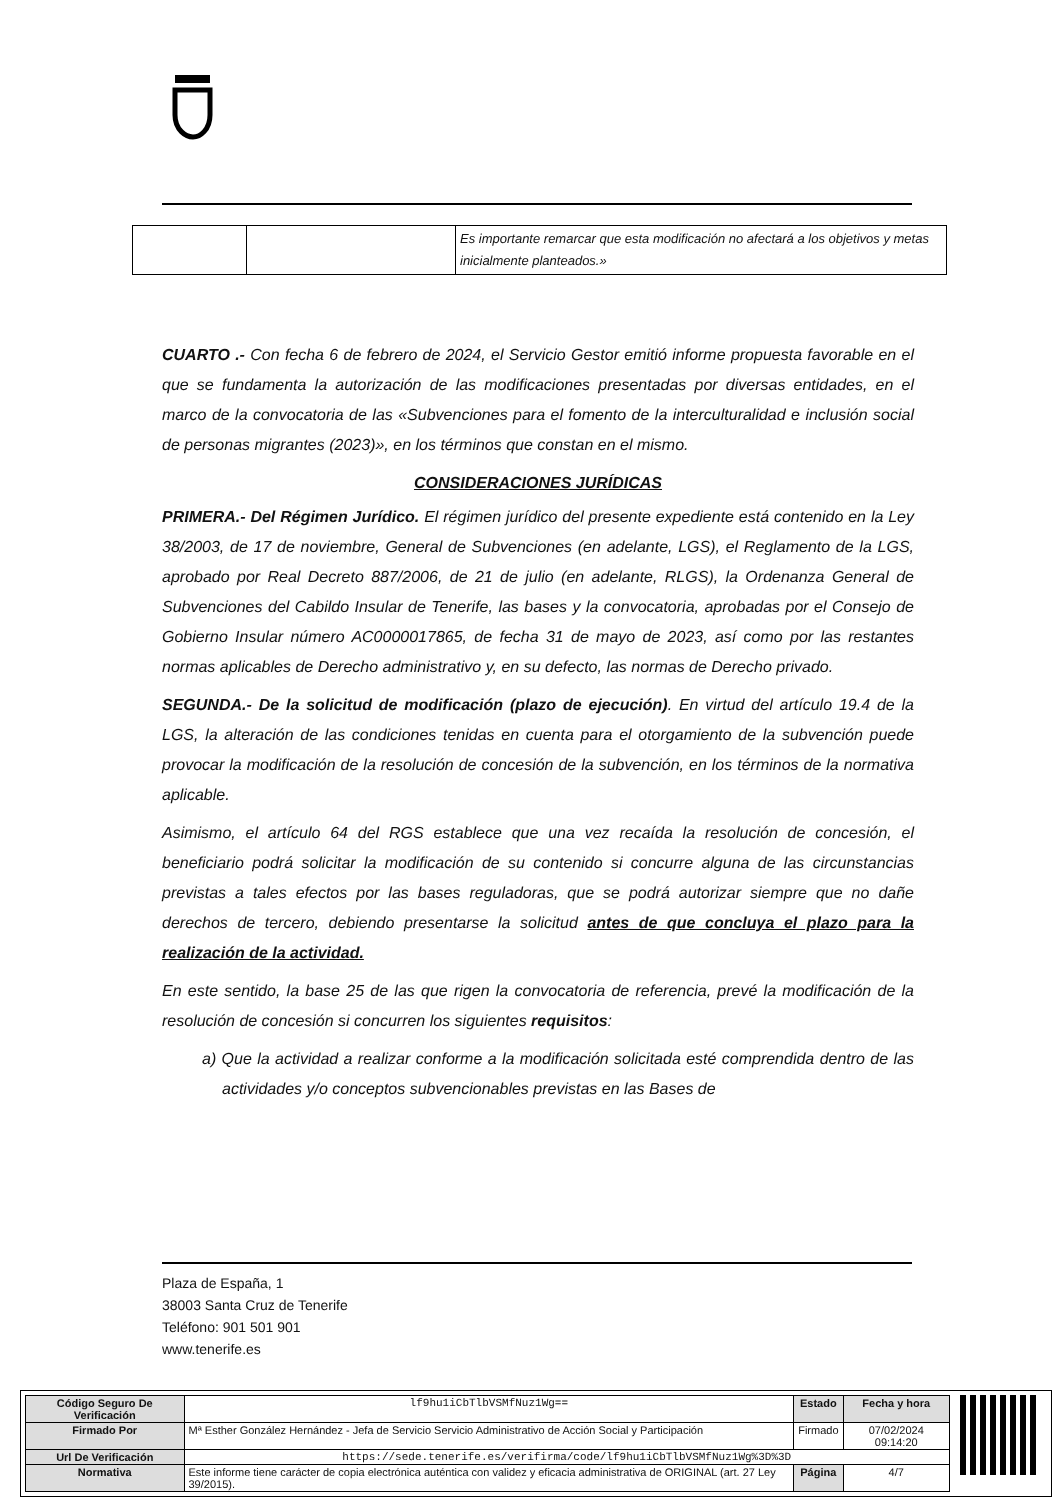| | | Es importante remarcar que esta modificación no afectará a los objetivos y metas inicialmente planteados.» |
CUARTO .- Con fecha 6 de febrero de 2024, el Servicio Gestor emitió informe propuesta favorable en el que se fundamenta la autorización de las modificaciones presentadas por diversas entidades, en el marco de la convocatoria de las «Subvenciones para el fomento de la interculturalidad e inclusión social de personas migrantes (2023)», en los términos que constan en el mismo.
CONSIDERACIONES JURÍDICAS
PRIMERA.- Del Régimen Jurídico. El régimen jurídico del presente expediente está contenido en la Ley 38/2003, de 17 de noviembre, General de Subvenciones (en adelante, LGS), el Reglamento de la LGS, aprobado por Real Decreto 887/2006, de 21 de julio (en adelante, RLGS), la Ordenanza General de Subvenciones del Cabildo Insular de Tenerife, las bases y la convocatoria, aprobadas por el Consejo de Gobierno Insular número AC0000017865, de fecha 31 de mayo de 2023, así como por las restantes normas aplicables de Derecho administrativo y, en su defecto, las normas de Derecho privado.
SEGUNDA.- De la solicitud de modificación (plazo de ejecución). En virtud del artículo 19.4 de la LGS, la alteración de las condiciones tenidas en cuenta para el otorgamiento de la subvención puede provocar la modificación de la resolución de concesión de la subvención, en los términos de la normativa aplicable.
Asimismo, el artículo 64 del RGS establece que una vez recaída la resolución de concesión, el beneficiario podrá solicitar la modificación de su contenido si concurre alguna de las circunstancias previstas a tales efectos por las bases reguladoras, que se podrá autorizar siempre que no dañe derechos de tercero, debiendo presentarse la solicitud antes de que concluya el plazo para la realización de la actividad.
En este sentido, la base 25 de las que rigen la convocatoria de referencia, prevé la modificación de la resolución de concesión si concurren los siguientes requisitos:
a) Que la actividad a realizar conforme a la modificación solicitada esté comprendida dentro de las actividades y/o conceptos subvencionables previstas en las Bases de
Plaza de España, 1
38003 Santa Cruz de Tenerife
Teléfono: 901 501 901
www.tenerife.es
| Código Seguro De Verificación | lf9hu1iCbTlbVSMfNuz1Wg== | Estado | Fecha y hora |
| Firmado Por | Mª Esther González Hernández - Jefa de Servicio Servicio Administrativo de Acción Social y Participación | Firmado | 07/02/2024 09:14:20 |
| Url De Verificación | https://sede.tenerife.es/verifirma/code/lf9hu1iCbTlbVSMfNuz1Wg%3D%3D | | |
| Normativa | Este informe tiene carácter de copia electrónica auténtica con validez y eficacia administrativa de ORIGINAL (art. 27 Ley 39/2015). | Página | 4/7 |